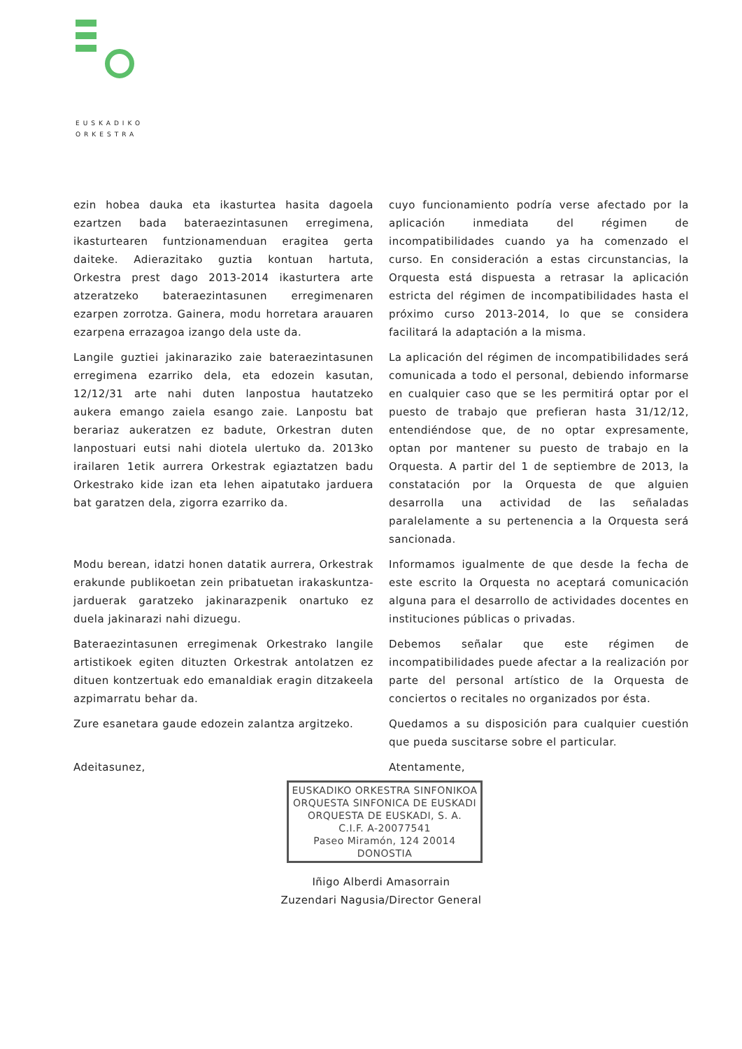EUSKADIKO
ORKESTRA
ezin hobea dauka eta ikasturtea hasita dagoela ezartzen bada bateraezintasunen erregimena, ikasturtearen funtzionamenduan eragitea gerta daiteke. Adierazitako guztia kontuan hartuta, Orkestra prest dago 2013-2014 ikasturtera arte atzeratzeko bateraezintasunen erregimenaren ezarpen zorrotza. Gainera, modu horretara arauaren ezarpena errazagoa izango dela uste da.
cuyo funcionamiento podría verse afectado por la aplicación inmediata del régimen de incompatibilidades cuando ya ha comenzado el curso. En consideración a estas circunstancias, la Orquesta está dispuesta a retrasar la aplicación estricta del régimen de incompatibilidades hasta el próximo curso 2013-2014, lo que se considera facilitará la adaptación a la misma.
Langile guztiei jakinaraziko zaie bateraezintasunen erregimena ezarriko dela, eta edozein kasutan, 12/12/31 arte nahi duten lanpostua hautatzeko aukera emango zaiela esango zaie. Lanpostu bat berariaz aukeratzen ez badute, Orkestran duten lanpostuari eutsi nahi diotela ulertuko da. 2013ko irailaren 1etik aurrera Orkestrak egiaztatzen badu Orkestrako kide izan eta lehen aipatutako jarduera bat garatzen dela, zigorra ezarriko da.
La aplicación del régimen de incompatibilidades será comunicada a todo el personal, debiendo informarse en cualquier caso que se les permitirá optar por el puesto de trabajo que prefieran hasta 31/12/12, entendiéndose que, de no optar expresamente, optan por mantener su puesto de trabajo en la Orquesta. A partir del 1 de septiembre de 2013, la constatación por la Orquesta de que alguien desarrolla una actividad de las señaladas paralelamente a su pertenencia a la Orquesta será sancionada.
Modu berean, idatzi honen datatik aurrera, Orkestrak erakunde publikoetan zein pribatuetan irakaskuntza-jarduerak garatzeko jakinarazpenik onartuko ez duela jakinarazi nahi dizuegu.
Informamos igualmente de que desde la fecha de este escrito la Orquesta no aceptará comunicación alguna para el desarrollo de actividades docentes en instituciones públicas o privadas.
Bateraezintasunen erregimenak Orkestrako langile artistikoek egiten dituzten Orkestrak antolatzen ez dituen kontzertuak edo emanaldiak eragin ditzakeela azpimarratu behar da.
Debemos señalar que este régimen de incompatibilidades puede afectar a la realización por parte del personal artístico de la Orquesta de conciertos o recitales no organizados por ésta.
Zure esanetara gaude edozein zalantza argitzeko.
Quedamos a su disposición para cualquier cuestión que pueda suscitarse sobre el particular.
Adeitasunez, Atentamente,
EUSKADIKO ORKESTRA SINFONIKOA
ORQUESTA SINFONICA DE EUSKADI
ORQUESTA DE EUSKADI, S. A.
C.I.F. A-20077541
Paseo Miramón, 124 20014 DONOSTIA
Iñigo Alberdi Amasorrain
Zuzendari Nagusia/Director General